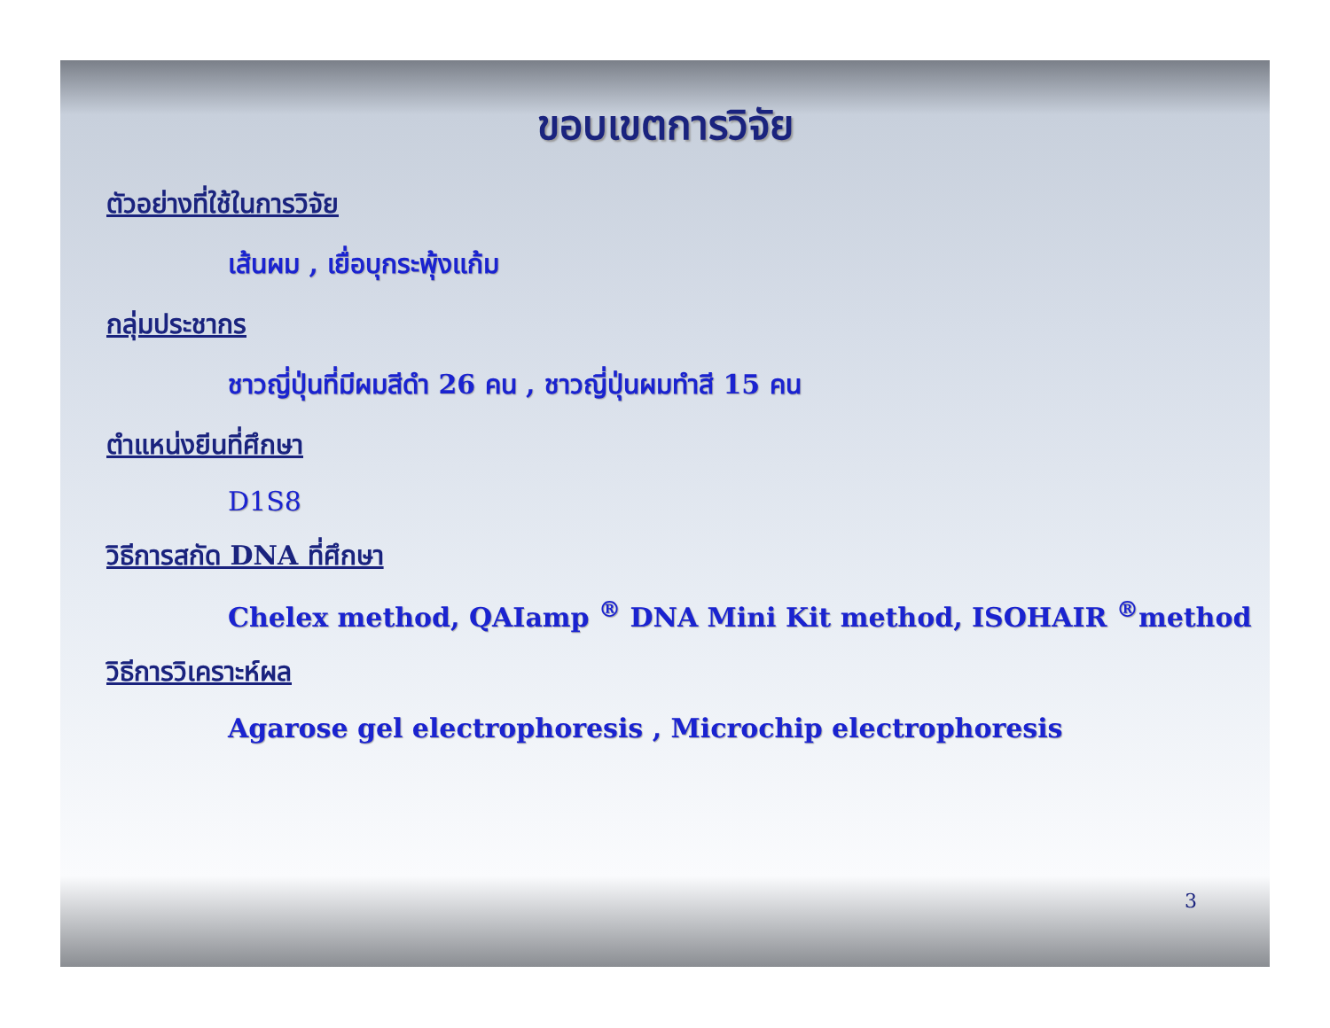ขอบเขตการวิจัย
ตัวอย่างที่ใช้ในการวิจัย
เส้นผม , เยื่อบุกระพุ้งแก้ม
กลุ่มประชากร
ชาวญี่ปุ่นที่มีผมสีดำ 26 คน , ชาวญี่ปุ่นผมทำสี 15 คน
ตำแหน่งยีนที่ศึกษา
D1S8
วิธีการสกัด DNA ที่ศึกษา
Chelex method, QAIamp <sup>®</sup> DNA Mini Kit method, ISOHAIR <sup>®</sup>method
วิธีการวิเคราะห์ผล
Agarose gel electrophoresis , Microchip electrophoresis
3